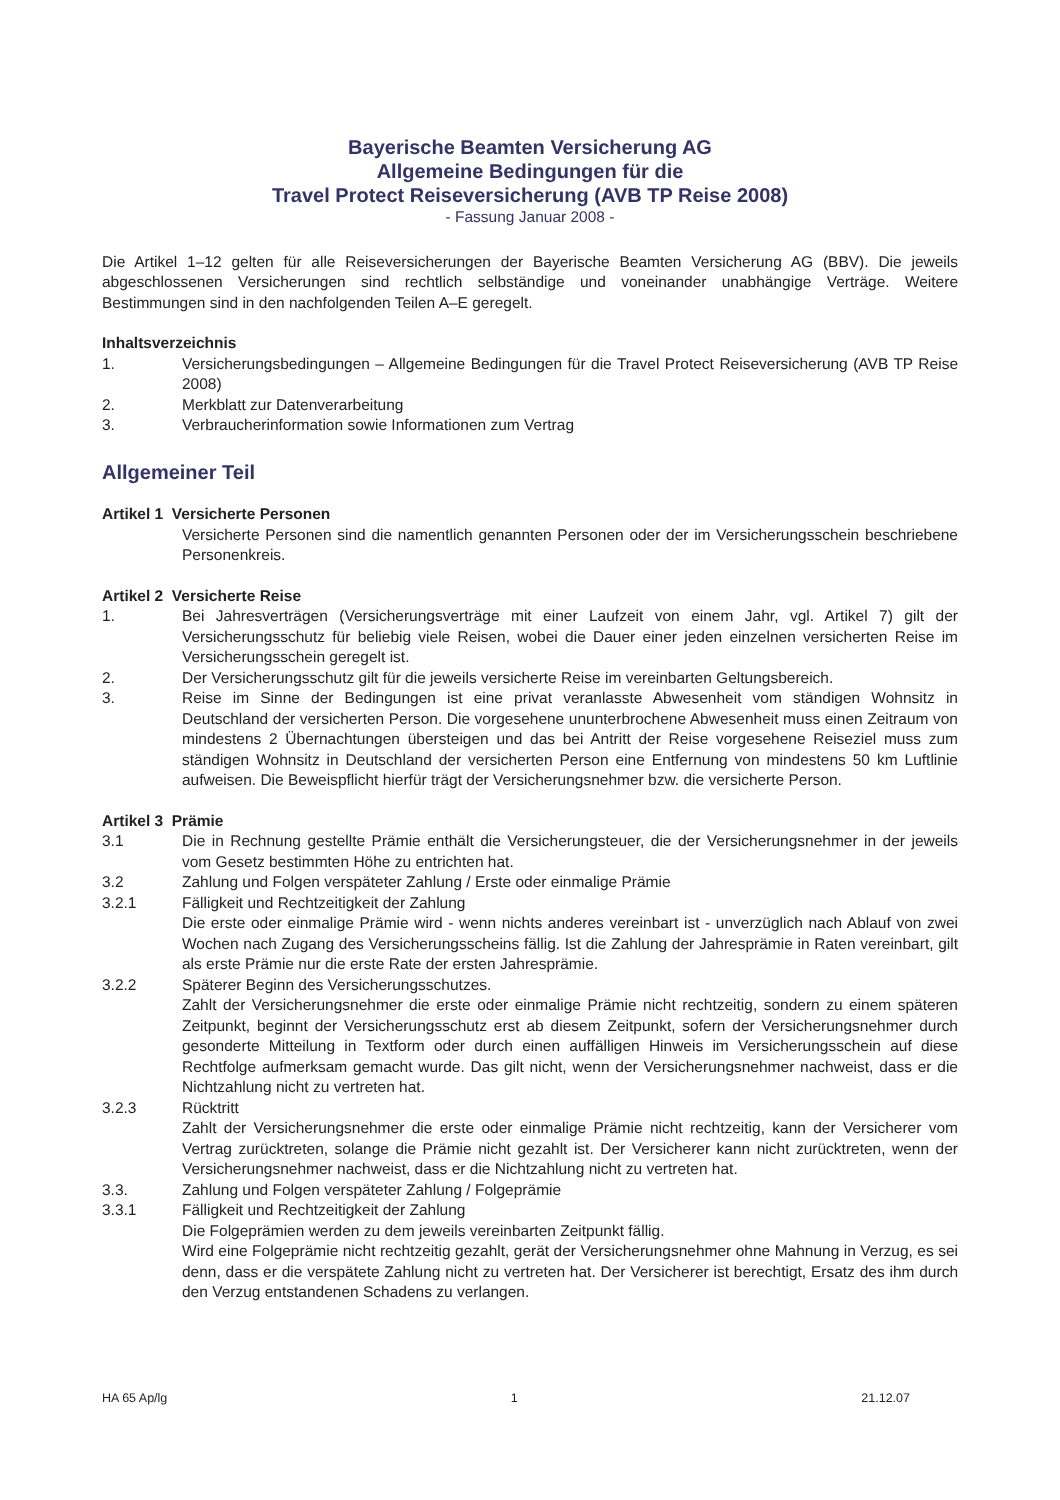Bayerische Beamten Versicherung AG
Allgemeine Bedingungen für die
Travel Protect Reiseversicherung (AVB TP Reise 2008)
- Fassung Januar 2008 -
Die Artikel 1–12 gelten für alle Reiseversicherungen der Bayerische Beamten Versicherung AG (BBV). Die jeweils abgeschlossenen Versicherungen sind rechtlich selbständige und voneinander unabhängige Verträge. Weitere Bestimmungen sind in den nachfolgenden Teilen A–E geregelt.
Inhaltsverzeichnis
1. Versicherungsbedingungen – Allgemeine Bedingungen für die Travel Protect Reiseversicherung (AVB TP Reise 2008)
2. Merkblatt zur Datenverarbeitung
3. Verbraucherinformation sowie Informationen zum Vertrag
Allgemeiner Teil
Artikel 1 Versicherte Personen
Versicherte Personen sind die namentlich genannten Personen oder der im Versicherungsschein beschriebene Personenkreis.
Artikel 2 Versicherte Reise
1. Bei Jahresverträgen (Versicherungsverträge mit einer Laufzeit von einem Jahr, vgl. Artikel 7) gilt der Versicherungsschutz für beliebig viele Reisen, wobei die Dauer einer jeden einzelnen versicherten Reise im Versicherungsschein geregelt ist.
2. Der Versicherungsschutz gilt für die jeweils versicherte Reise im vereinbarten Geltungsbereich.
3. Reise im Sinne der Bedingungen ist eine privat veranlasste Abwesenheit vom ständigen Wohnsitz in Deutschland der versicherten Person. Die vorgesehene ununterbrochene Abwesenheit muss einen Zeitraum von mindestens 2 Übernachtungen übersteigen und das bei Antritt der Reise vorgesehene Reiseziel muss zum ständigen Wohnsitz in Deutschland der versicherten Person eine Entfernung von mindestens 50 km Luftlinie aufweisen. Die Beweispflicht hierfür trägt der Versicherungsnehmer bzw. die versicherte Person.
Artikel 3 Prämie
3.1 Die in Rechnung gestellte Prämie enthält die Versicherungsteuer, die der Versicherungsnehmer in der jeweils vom Gesetz bestimmten Höhe zu entrichten hat.
3.2 Zahlung und Folgen verspäteter Zahlung / Erste oder einmalige Prämie
3.2.1 Fälligkeit und Rechtzeitigkeit der Zahlung
Die erste oder einmalige Prämie wird - wenn nichts anderes vereinbart ist - unverzüglich nach Ablauf von zwei Wochen nach Zugang des Versicherungsscheins fällig. Ist die Zahlung der Jahresprämie in Raten vereinbart, gilt als erste Prämie nur die erste Rate der ersten Jahresprämie.
3.2.2 Späterer Beginn des Versicherungsschutzes.
Zahlt der Versicherungsnehmer die erste oder einmalige Prämie nicht rechtzeitig, sondern zu einem späteren Zeitpunkt, beginnt der Versicherungsschutz erst ab diesem Zeitpunkt, sofern der Versicherungsnehmer durch gesonderte Mitteilung in Textform oder durch einen auffälligen Hinweis im Versicherungsschein auf diese Rechtfolge aufmerksam gemacht wurde. Das gilt nicht, wenn der Versicherungsnehmer nachweist, dass er die Nichtzahlung nicht zu vertreten hat.
3.2.3 Rücktritt
Zahlt der Versicherungsnehmer die erste oder einmalige Prämie nicht rechtzeitig, kann der Versicherer vom Vertrag zurücktreten, solange die Prämie nicht gezahlt ist. Der Versicherer kann nicht zurücktreten, wenn der Versicherungsnehmer nachweist, dass er die Nichtzahlung nicht zu vertreten hat.
3.3. Zahlung und Folgen verspäteter Zahlung / Folgeprämie
3.3.1 Fälligkeit und Rechtzeitigkeit der Zahlung
Die Folgeprämien werden zu dem jeweils vereinbarten Zeitpunkt fällig.
Wird eine Folgeprämie nicht rechtzeitig gezahlt, gerät der Versicherungsnehmer ohne Mahnung in Verzug, es sei denn, dass er die verspätete Zahlung nicht zu vertreten hat. Der Versicherer ist berechtigt, Ersatz des ihm durch den Verzug entstandenen Schadens zu verlangen.
HA 65 Ap/lg 1 21.12.07